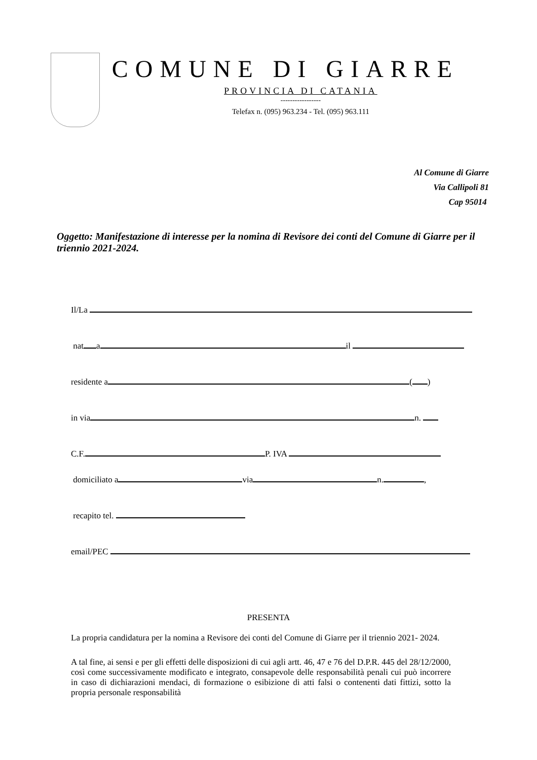COMUNE DI GIARRE
PROVINCIA DI CATANIA
-----------------
Telefax n. (095) 963.234 - Tel. (095) 963.111
Al Comune di Giarre
Via Callipoli 81
Cap 95014
Oggetto: Manifestazione di interesse per la nomina di Revisore dei conti del Comune di Giarre per il triennio 2021-2024.
Il/La
nat a il
residente a ( )
in via n.
C.F. P. IVA
domiciliato a via n. ,
recapito tel.
email/PEC
PRESENTA
La propria candidatura per la nomina a Revisore dei conti del Comune di Giarre per il triennio 2021- 2024.
A tal fine, ai sensi e per gli effetti delle disposizioni di cui agli artt. 46, 47 e 76 del D.P.R. 445 del 28/12/2000, così come successivamente modificato e integrato, consapevole delle responsabilità penali cui può incorrere in caso di dichiarazioni mendaci, di formazione o esibizione di atti falsi o contenenti dati fittizi, sotto la propria personale responsabilità